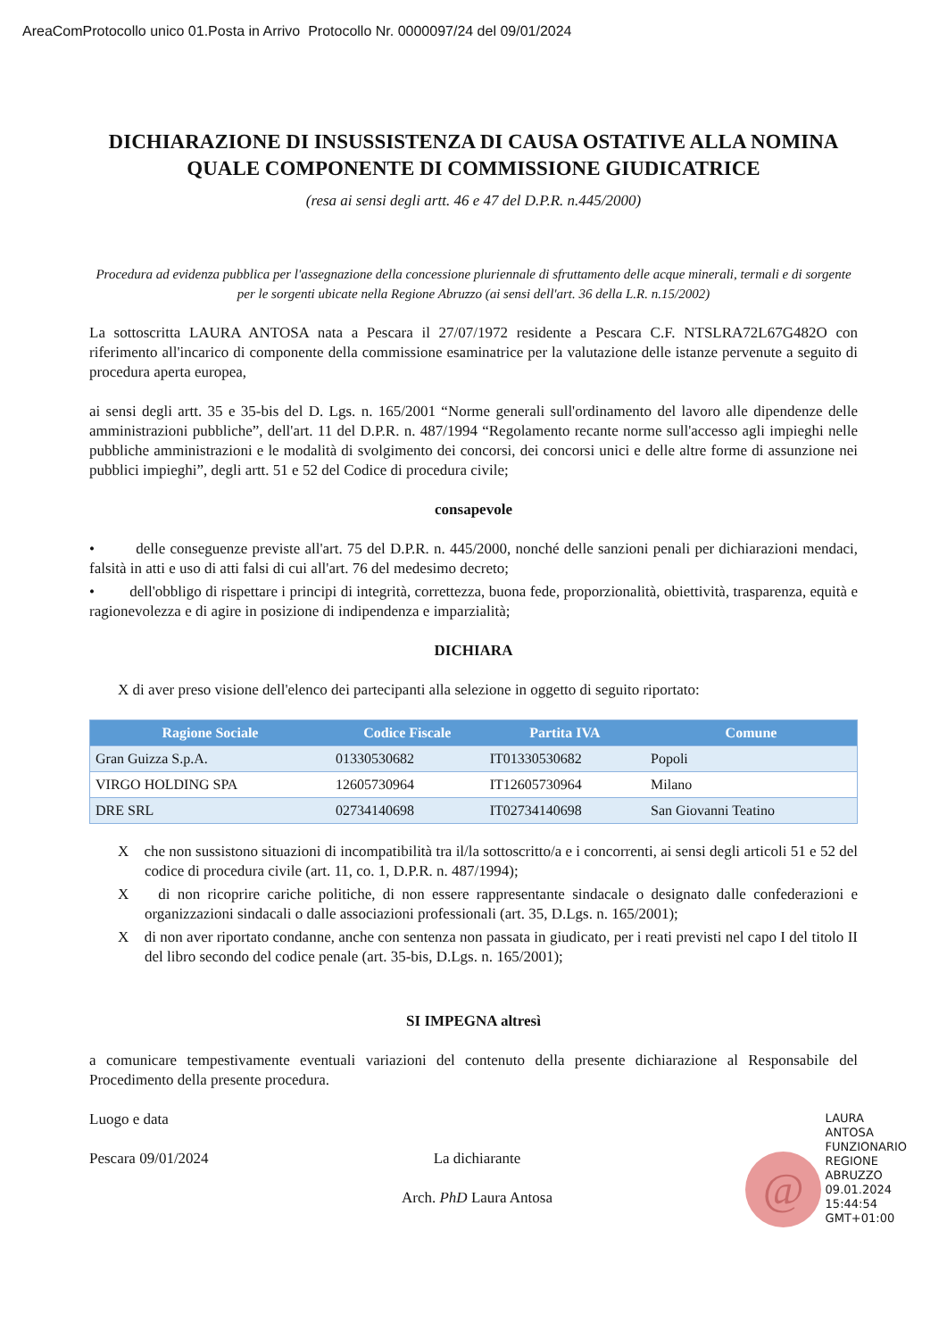AreaComProtocollo unico 01.Posta in Arrivo Protocollo Nr. 0000097/24 del 09/01/2024
DICHIARAZIONE DI INSUSSISTENZA DI CAUSA OSTATIVE ALLA NOMINA QUALE COMPONENTE DI COMMISSIONE GIUDICATRICE
(resa ai sensi degli artt. 46 e 47 del D.P.R. n.445/2000)
Procedura ad evidenza pubblica per l'assegnazione della concessione pluriennale di sfruttamento delle acque minerali, termali e di sorgente per le sorgenti ubicate nella Regione Abruzzo (ai sensi dell'art. 36 della L.R. n.15/2002)
La sottoscritta LAURA ANTOSA nata a Pescara il 27/07/1972 residente a Pescara C.F. NTSLRA72L67G482O con riferimento all'incarico di componente della commissione esaminatrice per la valutazione delle istanze pervenute a seguito di procedura aperta europea,
ai sensi degli artt. 35 e 35-bis del D. Lgs. n. 165/2001 “Norme generali sull'ordinamento del lavoro alle dipendenze delle amministrazioni pubbliche”, dell'art. 11 del D.P.R. n. 487/1994 “Regolamento recante norme sull'accesso agli impieghi nelle pubbliche amministrazioni e le modalità di svolgimento dei concorsi, dei concorsi unici e delle altre forme di assunzione nei pubblici impieghi”, degli artt. 51 e 52 del Codice di procedura civile;
consapevole
• delle conseguenze previste all'art. 75 del D.P.R. n. 445/2000, nonché delle sanzioni penali per dichiarazioni mendaci, falsità in atti e uso di atti falsi di cui all'art. 76 del medesimo decreto;
• dell'obbligo di rispettare i principi di integrità, correttezza, buona fede, proporzionalità, obiettività, trasparenza, equità e ragionevolezza e di agire in posizione di indipendenza e imparzialità;
DICHIARA
X di aver preso visione dell'elenco dei partecipanti alla selezione in oggetto di seguito riportato:
| Ragione Sociale | Codice Fiscale | Partita IVA | Comune |
| --- | --- | --- | --- |
| Gran Guizza S.p.A. | 01330530682 | IT01330530682 | Popoli |
| VIRGO HOLDING SPA | 12605730964 | IT12605730964 | Milano |
| DRE SRL | 02734140698 | IT02734140698 | San Giovanni Teatino |
X che non sussistono situazioni di incompatibilità tra il/la sottoscritto/a e i concorrenti, ai sensi degli articoli 51 e 52 del codice di procedura civile (art. 11, co. 1, D.P.R. n. 487/1994);
X di non ricoprire cariche politiche, di non essere rappresentante sindacale o designato dalle confederazioni e organizzazioni sindacali o dalle associazioni professionali (art. 35, D.Lgs. n. 165/2001);
X di non aver riportato condanne, anche con sentenza non passata in giudicato, per i reati previsti nel capo I del titolo II del libro secondo del codice penale (art. 35-bis, D.Lgs. n. 165/2001);
SI IMPEGNA altresì
a comunicare tempestivamente eventuali variazioni del contenuto della presente dichiarazione al Responsabile del Procedimento della presente procedura.
Luogo e data
Pescara 09/01/2024
La dichiarante
Arch. PhD Laura Antosa
@ LAURA
ANTOSA
FUNZIONARIO
REGIONE
ABRUZZO
09.01.2024
15:44:54
GMT+01:00